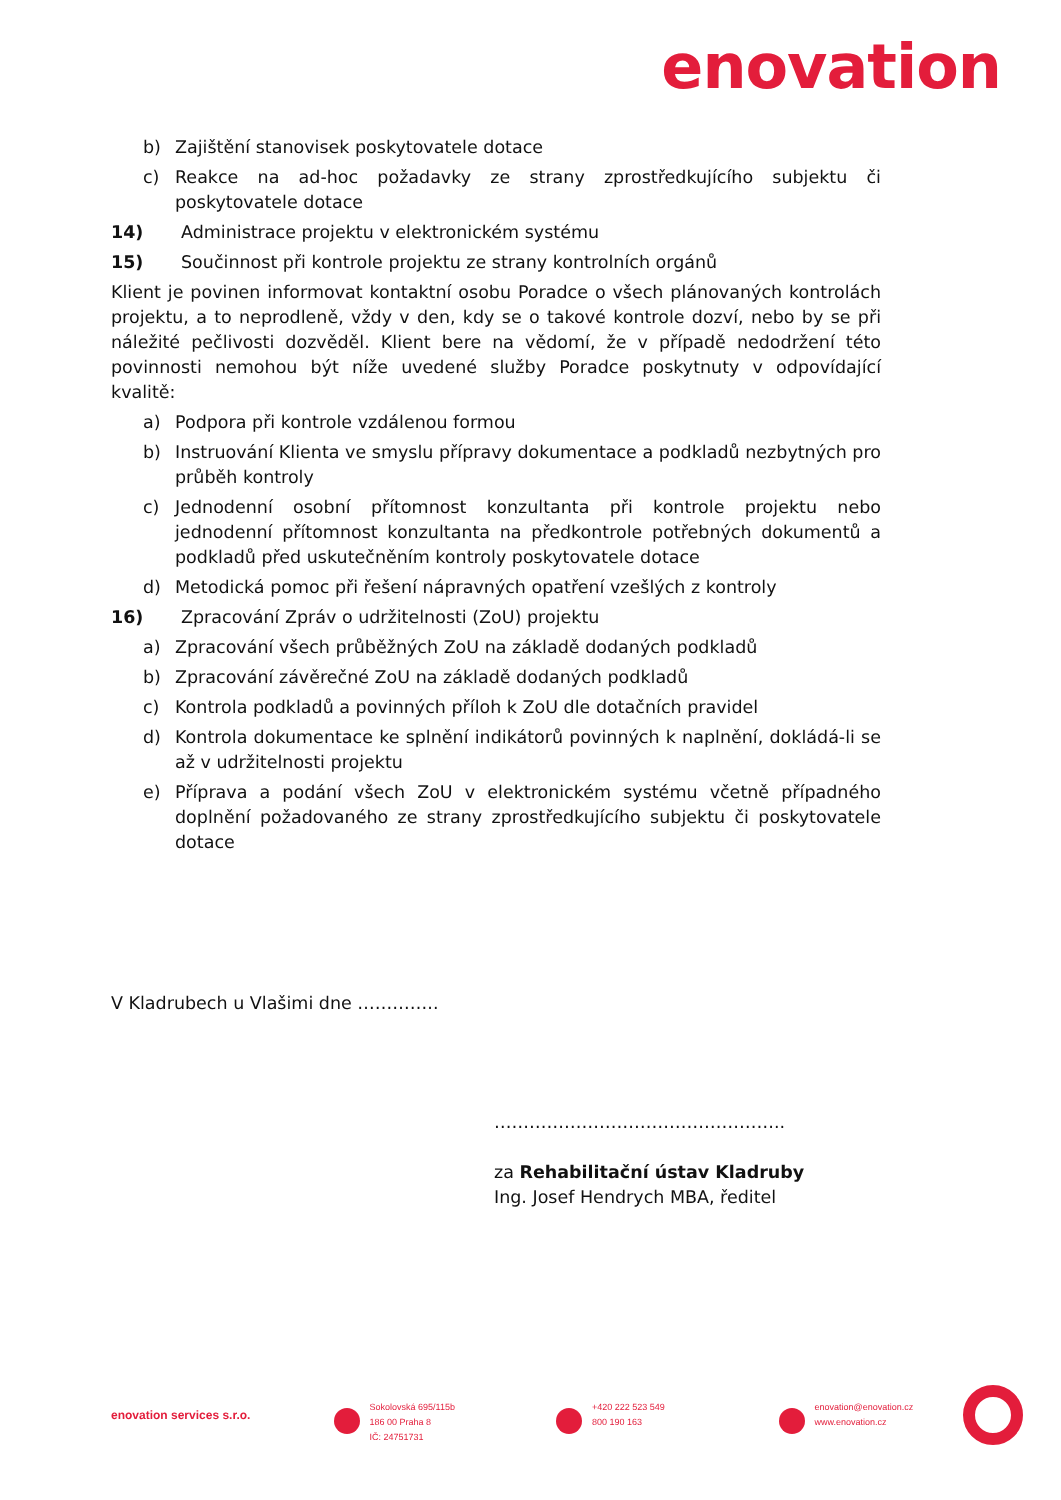enovation
b) Zajištění stanovisek poskytovatele dotace
c) Reakce na ad-hoc požadavky ze strany zprostředkujícího subjektu či poskytovatele dotace
14) Administrace projektu v elektronickém systému
15) Součinnost při kontrole projektu ze strany kontrolních orgánů
Klient je povinen informovat kontaktní osobu Poradce o všech plánovaných kontrolách projektu, a to neprodleně, vždy v den, kdy se o takové kontrole dozví, nebo by se při náležité pečlivosti dozvěděl. Klient bere na vědomí, že v případě nedodržení této povinnosti nemohou být níže uvedené služby Poradce poskytnuty v odpovídající kvalitě:
a) Podpora při kontrole vzdálenou formou
b) Instruování Klienta ve smyslu přípravy dokumentace a podkladů nezbytných pro průběh kontroly
c) Jednodenní osobní přítomnost konzultanta při kontrole projektu nebo jednodenní přítomnost konzultanta na předkontrole potřebných dokumentů a podkladů před uskutečněním kontroly poskytovatele dotace
d) Metodická pomoc při řešení nápravných opatření vzešlých z kontroly
16) Zpracování Zpráv o udržitelnosti (ZoU) projektu
a) Zpracování všech průběžných ZoU na základě dodaných podkladů
b) Zpracování závěrečné ZoU na základě dodaných podkladů
c) Kontrola podkladů a povinných příloh k ZoU dle dotačních pravidel
d) Kontrola dokumentace ke splnění indikátorů povinných k naplnění, dokládá-li se až v udržitelnosti projektu
e) Příprava a podání všech ZoU v elektronickém systému včetně případného doplnění požadovaného ze strany zprostředkujícího subjektu či poskytovatele dotace
V Kladrubech u Vlašimi dne …………..
…………………………………………..
za Rehabilitační ústav Kladruby
Ing. Josef Hendrych MBA, ředitel
enovation services s.r.o.
Sokolovská 695/115b
186 00 Praha 8
IČ: 24751731
+420 222 523 549
800 190 163
enovation@enovation.cz
www.enovation.cz